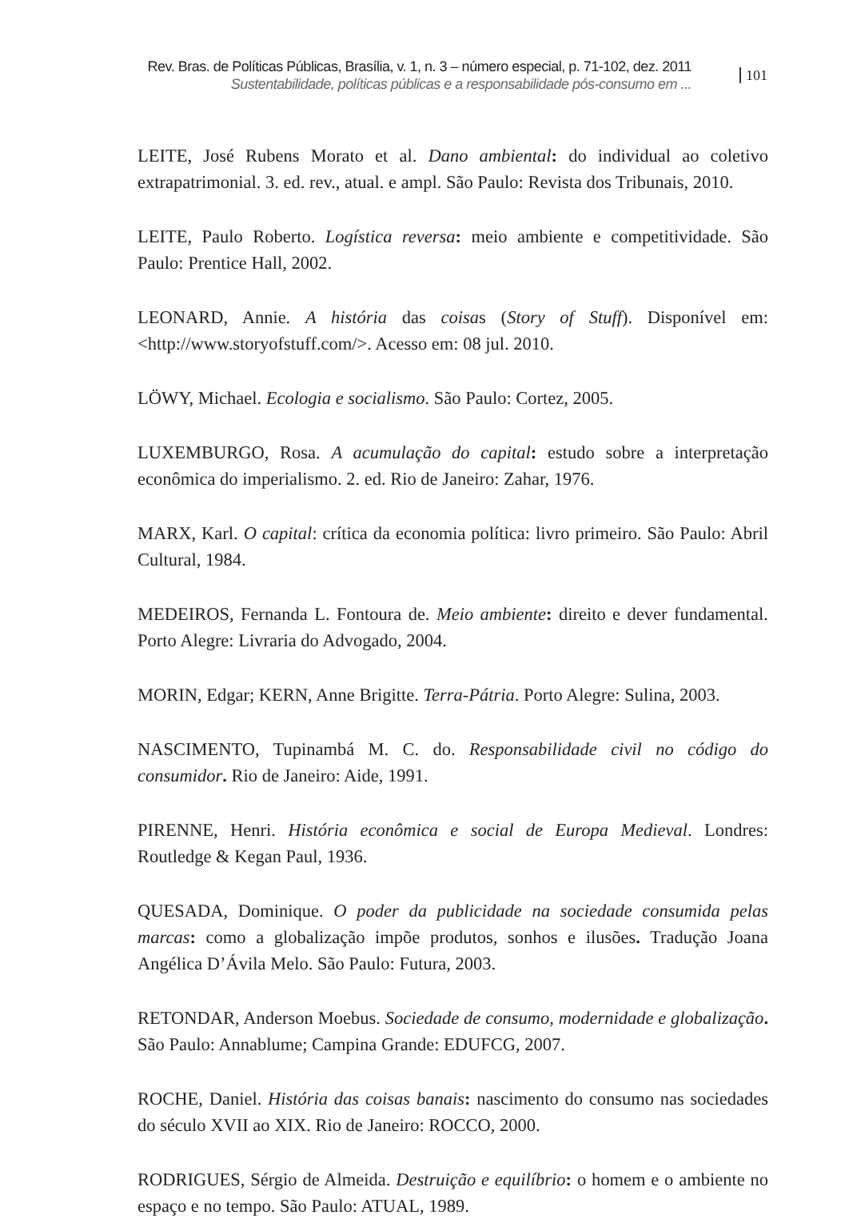Rev. Bras. de Políticas Públicas, Brasília, v. 1, n. 3 – número especial, p. 71-102, dez. 2011
Sustentabilidade, políticas públicas e a responsabilidade pós-consumo em ...
101
LEITE, José Rubens Morato et al. Dano ambiental: do individual ao coletivo extrapatrimonial. 3. ed. rev., atual. e ampl. São Paulo: Revista dos Tribunais, 2010.
LEITE, Paulo Roberto. Logística reversa: meio ambiente e competitividade. São Paulo: Prentice Hall, 2002.
LEONARD, Annie. A história das coisas (Story of Stuff). Disponível em: <http://www.storyofstuff.com/>. Acesso em: 08 jul. 2010.
LÖWY, Michael. Ecologia e socialismo. São Paulo: Cortez, 2005.
LUXEMBURGO, Rosa. A acumulação do capital: estudo sobre a interpretação econômica do imperialismo. 2. ed. Rio de Janeiro: Zahar, 1976.
MARX, Karl. O capital: crítica da economia política: livro primeiro. São Paulo: Abril Cultural, 1984.
MEDEIROS, Fernanda L. Fontoura de. Meio ambiente: direito e dever fundamental. Porto Alegre: Livraria do Advogado, 2004.
MORIN, Edgar; KERN, Anne Brigitte. Terra-Pátria. Porto Alegre: Sulina, 2003.
NASCIMENTO, Tupinambá M. C. do. Responsabilidade civil no código do consumidor. Rio de Janeiro: Aide, 1991.
PIRENNE, Henri. História econômica e social de Europa Medieval. Londres: Routledge & Kegan Paul, 1936.
QUESADA, Dominique. O poder da publicidade na sociedade consumida pelas marcas: como a globalização impõe produtos, sonhos e ilusões. Tradução Joana Angélica D’Ávila Melo. São Paulo: Futura, 2003.
RETONDAR, Anderson Moebus. Sociedade de consumo, modernidade e globalização. São Paulo: Annablume; Campina Grande: EDUFCG, 2007.
ROCHE, Daniel. História das coisas banais: nascimento do consumo nas sociedades do século XVII ao XIX. Rio de Janeiro: ROCCO, 2000.
RODRIGUES, Sérgio de Almeida. Destruição e equilíbrio: o homem e o ambiente no espaço e no tempo. São Paulo: ATUAL, 1989.